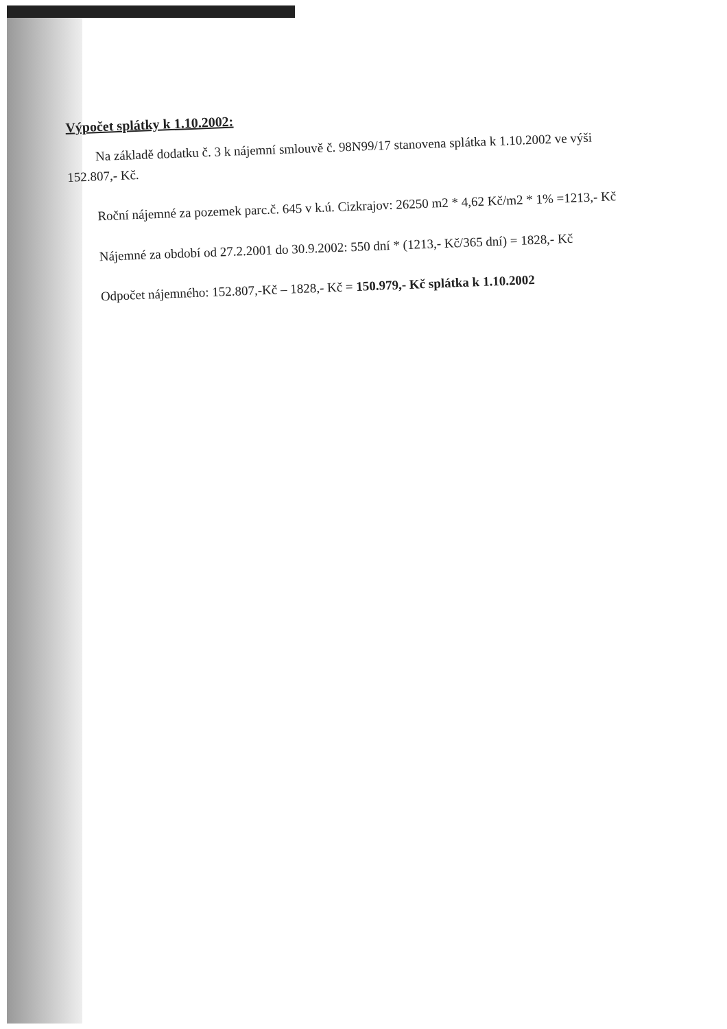Výpočet splátky k 1.10.2002:
Na základě dodatku č. 3 k nájemní smlouvě č. 98N99/17 stanovena splátka k 1.10.2002 ve výši 152.807,- Kč.
Roční nájemné za pozemek parc.č. 645 v k.ú. Cizkrajov: 26250 m2 * 4,62 Kč/m2 * 1% =1213,- Kč
Nájemné za období od 27.2.2001 do 30.9.2002: 550 dní * (1213,- Kč/365 dní) = 1828,- Kč
Odpočet nájemného: 152.807,-Kč – 1828,- Kč = 150.979,- Kč splátka k 1.10.2002